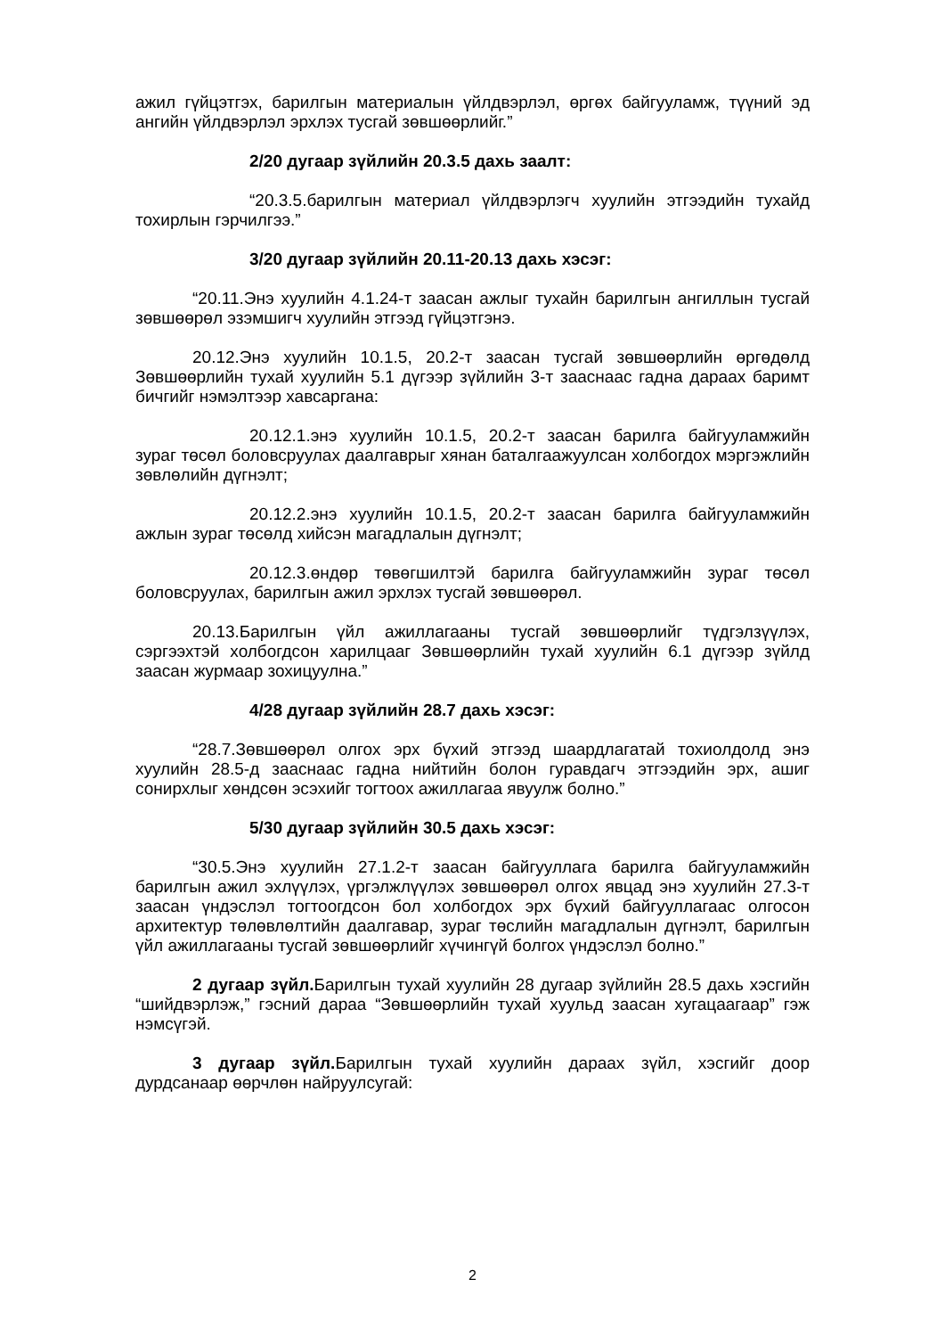ажил гүйцэтгэх, барилгын материалын үйлдвэрлэл, өргөх байгууламж, түүний эд ангийн үйлдвэрлэл эрхлэх тусгай зөвшөөрлийг.”
2/20 дугаар зүйлийн 20.3.5 дахь заалт:
“20.3.5.барилгын материал үйлдвэрлэгч хуулийн этгээдийн тухайд тохирлын гэрчилгээ.”
3/20 дугаар зүйлийн 20.11-20.13 дахь хэсэг:
“20.11.Энэ хуулийн 4.1.24-т заасан ажлыг тухайн барилгын ангиллын тусгай зөвшөөрөл эзэмшигч хуулийн этгээд гүйцэтгэнэ.
20.12.Энэ хуулийн 10.1.5, 20.2-т заасан тусгай зөвшөөрлийн өргөдөлд Зөвшөөрлийн тухай хуулийн 5.1 дүгээр зүйлийн 3-т зааснаас гадна дараах баримт бичгийг нэмэлтээр хавсаргана:
20.12.1.энэ хуулийн 10.1.5, 20.2-т заасан барилга байгууламжийн зураг төсөл боловсруулах даалгаврыг хянан баталгаажуулсан холбогдох мэргэжлийн зөвлөлийн дүгнэлт;
20.12.2.энэ хуулийн 10.1.5, 20.2-т заасан барилга байгууламжийн ажлын зураг төсөлд хийсэн магадлалын дүгнэлт;
20.12.3.өндөр төвөгшилтэй барилга байгууламжийн зураг төсөл боловсруулах, барилгын ажил эрхлэх тусгай зөвшөөрөл.
20.13.Барилгын үйл ажиллагааны тусгай зөвшөөрлийг түдгэлзүүлэх, сэргээхтэй холбогдсон харилцааг Зөвшөөрлийн тухай хуулийн 6.1 дүгээр зүйлд заасан журмаар зохицуулна.”
4/28 дугаар зүйлийн 28.7 дахь хэсэг:
“28.7.Зөвшөөрөл олгох эрх бүхий этгээд шаардлагатай тохиолдолд энэ хуулийн 28.5-д зааснаас гадна нийтийн болон гуравдагч этгээдийн эрх, ашиг сонирхлыг хөндсөн эсэхийг тогтоох ажиллагаа явуулж болно.”
5/30 дугаар зүйлийн 30.5 дахь хэсэг:
“30.5.Энэ хуулийн 27.1.2-т заасан байгууллага барилга байгууламжийн барилгын ажил эхлүүлэх, үргэлжлүүлэх зөвшөөрөл олгох явцад энэ хуулийн 27.3-т заасан үндэслэл тогтоогдсон бол холбогдох эрх бүхий байгууллагаас олгосон архитектур төлөвлөлтийн даалгавар, зураг төслийн магадлалын дүгнэлт, барилгын үйл ажиллагааны тусгай зөвшөөрлийг хүчингүй болгох үндэслэл болно.”
2 дугаар зүйл. Барилгын тухай хуулийн 28 дугаар зүйлийн 28.5 дахь хэсгийн “шийдвэрлэж,” гэсний дараа “Зөвшөөрлийн тухай хуульд заасан хугацаагаар” гэж нэмсүгэй.
3 дугаар зүйл. Барилгын тухай хуулийн дараах зүйл, хэсгийг доор дурдсанаар өөрчлөн найруулсугай:
2